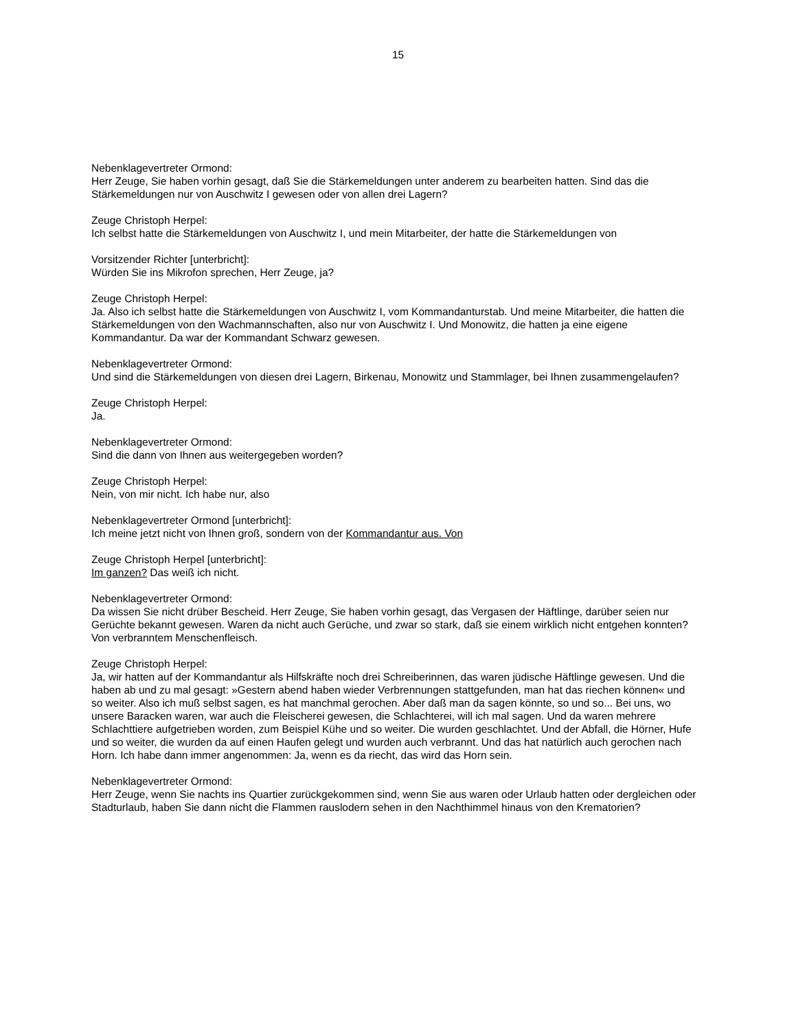15
Nebenklagevertreter Ormond:
Herr Zeuge, Sie haben vorhin gesagt, daß Sie die Stärkemeldungen unter anderem zu bearbeiten hatten. Sind das die Stärkemeldungen nur von Auschwitz I gewesen oder von allen drei Lagern?
Zeuge Christoph Herpel:
Ich selbst hatte die Stärkemeldungen von Auschwitz I, und mein Mitarbeiter, der hatte die Stärkemeldungen von
Vorsitzender Richter [unterbricht]:
Würden Sie ins Mikrofon sprechen, Herr Zeuge, ja?
Zeuge Christoph Herpel:
Ja. Also ich selbst hatte die Stärkemeldungen von Auschwitz I, vom Kommandanturstab. Und meine Mitarbeiter, die hatten die Stärkemeldungen von den Wachmannschaften, also nur von Auschwitz I. Und Monowitz, die hatten ja eine eigene Kommandantur. Da war der Kommandant Schwarz gewesen.
Nebenklagevertreter Ormond:
Und sind die Stärkemeldungen von diesen drei Lagern, Birkenau, Monowitz und Stammlager, bei Ihnen zusammengelaufen?
Zeuge Christoph Herpel:
Ja.
Nebenklagevertreter Ormond:
Sind die dann von Ihnen aus weitergegeben worden?
Zeuge Christoph Herpel:
Nein, von mir nicht. Ich habe nur, also
Nebenklagevertreter Ormond [unterbricht]:
Ich meine jetzt nicht von Ihnen groß, sondern von der Kommandantur aus. Von
Zeuge Christoph Herpel [unterbricht]:
Im ganzen? Das weiß ich nicht.
Nebenklagevertreter Ormond:
Da wissen Sie nicht drüber Bescheid. Herr Zeuge, Sie haben vorhin gesagt, das Vergasen der Häftlinge, darüber seien nur Gerüchte bekannt gewesen. Waren da nicht auch Gerüche, und zwar so stark, daß sie einem wirklich nicht entgehen konnten? Von verbranntem Menschenfleisch.
Zeuge Christoph Herpel:
Ja, wir hatten auf der Kommandantur als Hilfskräfte noch drei Schreiberinnen, das waren jüdische Häftlinge gewesen. Und die haben ab und zu mal gesagt: »Gestern abend haben wieder Verbrennungen stattgefunden, man hat das riechen können« und so weiter. Also ich muß selbst sagen, es hat manchmal gerochen. Aber daß man da sagen könnte, so und so... Bei uns, wo unsere Baracken waren, war auch die Fleischerei gewesen, die Schlachterei, will ich mal sagen. Und da waren mehrere Schlachttiere aufgetrieben worden, zum Beispiel Kühe und so weiter. Die wurden geschlachtet. Und der Abfall, die Hörner, Hufe und so weiter, die wurden da auf einen Haufen gelegt und wurden auch verbrannt. Und das hat natürlich auch gerochen nach Horn. Ich habe dann immer angenommen: Ja, wenn es da riecht, das wird das Horn sein.
Nebenklagevertreter Ormond:
Herr Zeuge, wenn Sie nachts ins Quartier zurückgekommen sind, wenn Sie aus waren oder Urlaub hatten oder dergleichen oder Stadturlaub, haben Sie dann nicht die Flammen rauslodern sehen in den Nachthimmel hinaus von den Krematorien?